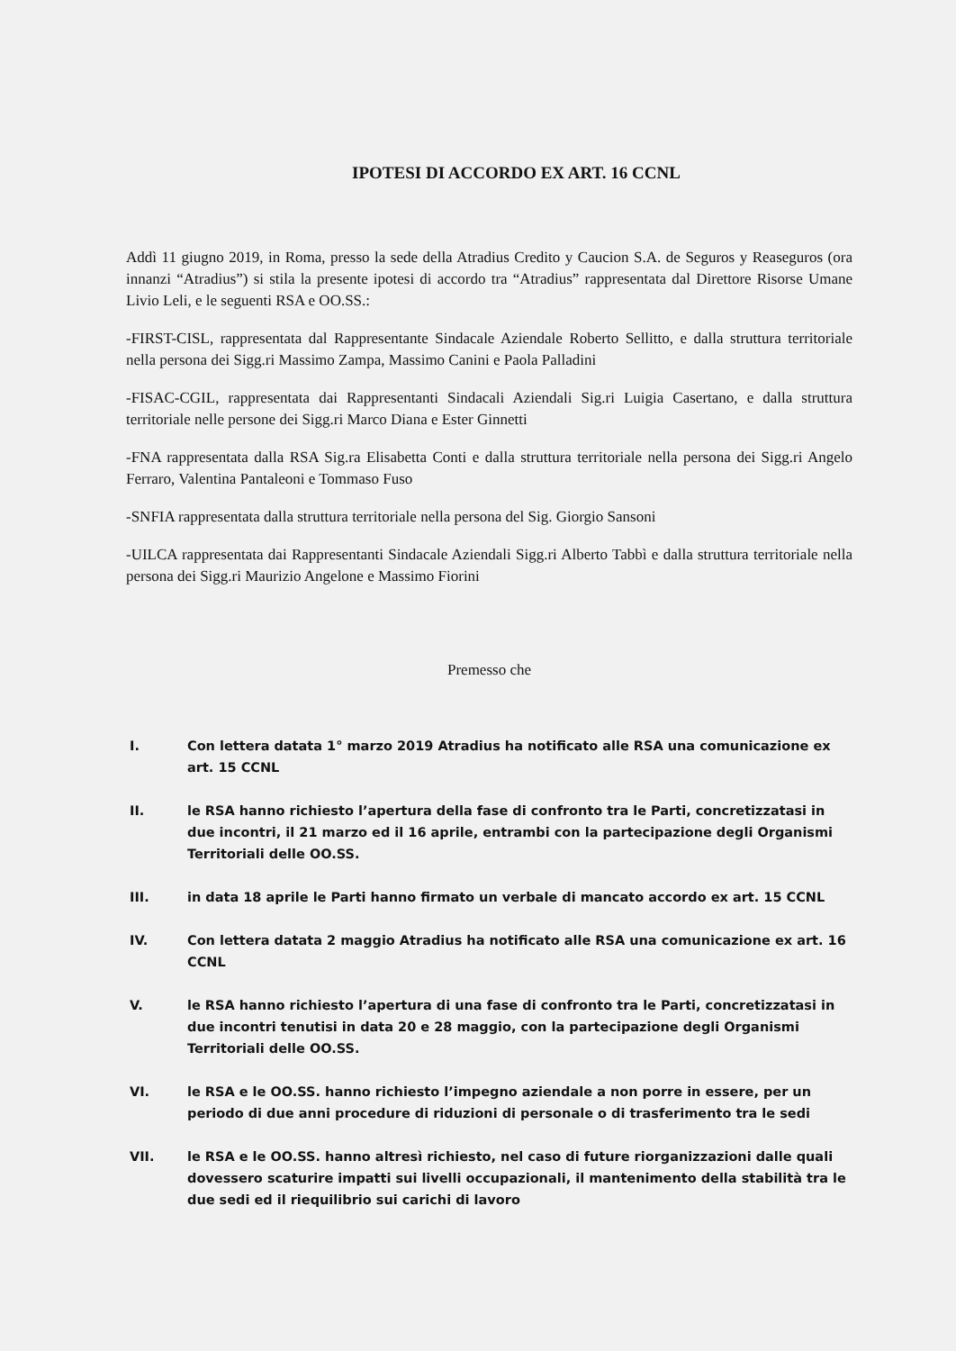IPOTESI DI ACCORDO EX ART. 16 CCNL
Addì 11 giugno 2019, in Roma, presso la sede della Atradius Credito y Caucion S.A. de Seguros y Reaseguros (ora innanzi “Atradius”) si stila la presente ipotesi di accordo tra “Atradius” rappresentata dal Direttore Risorse Umane Livio Leli, e le seguenti RSA e OO.SS.:
-FIRST-CISL, rappresentata dal Rappresentante Sindacale Aziendale Roberto Sellitto, e dalla struttura territoriale nella persona dei Sigg.ri Massimo Zampa, Massimo Canini e Paola Palladini
-FISAC-CGIL, rappresentata dai Rappresentanti Sindacali Aziendali Sig.ri Luigia Casertano, e dalla struttura territoriale nelle persone dei Sigg.ri Marco Diana e Ester Ginnetti
-FNA rappresentata dalla RSA Sig.ra Elisabetta Conti e dalla struttura territoriale nella persona dei Sigg.ri Angelo Ferraro, Valentina Pantaleoni e Tommaso Fuso
-SNFIA rappresentata dalla struttura territoriale nella persona del Sig. Giorgio Sansoni
-UILCA rappresentata dai Rappresentanti Sindacale Aziendali Sigg.ri Alberto Tabbì e dalla struttura territoriale nella persona dei Sigg.ri Maurizio Angelone e Massimo Fiorini
Premesso che
I. Con lettera datata 1° marzo 2019 Atradius ha notificato alle RSA una comunicazione ex art. 15 CCNL
II. le RSA hanno richiesto l’apertura della fase di confronto tra le Parti, concretizzatasi in due incontri, il 21 marzo ed il 16 aprile, entrambi con la partecipazione degli Organismi Territoriali delle OO.SS.
III. in data 18 aprile le Parti hanno firmato un verbale di mancato accordo ex art. 15 CCNL
IV. Con lettera datata 2 maggio Atradius ha notificato alle RSA una comunicazione ex art. 16 CCNL
V. le RSA hanno richiesto l’apertura di una fase di confronto tra le Parti, concretizzatasi in due incontri tenutisi in data 20 e 28 maggio, con la partecipazione degli Organismi Territoriali delle OO.SS.
VI. le RSA e le OO.SS. hanno richiesto l’impegno aziendale a non porre in essere, per un periodo di due anni procedure di riduzioni di personale o di trasferimento tra le sedi
VII. le RSA e le OO.SS. hanno altresì richiesto, nel caso di future riorganizzazioni dalle quali dovessero scaturire impatti sui livelli occupazionali, il mantenimento della stabilità tra le due sedi ed il riequilibrio sui carichi di lavoro